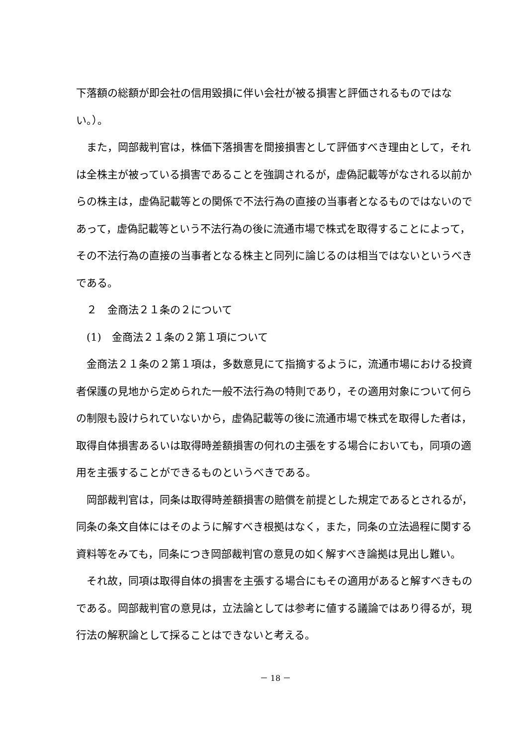下落額の総額が即会社の信用毀損に伴い会社が被る損害と評価されるものではない。）。
また，岡部裁判官は，株価下落損害を間接損害として評価すべき理由として，それは全株主が被っている損害であることを強調されるが，虚偽記載等がなされる以前からの株主は，虚偽記載等との関係で不法行為の直接の当事者となるものではないのであって，虚偽記載等という不法行為の後に流通市場で株式を取得することによって，その不法行為の直接の当事者となる株主と同列に論じるのは相当ではないというべきである。
２　金商法２１条の２について
(1)　金商法２１条の２第１項について
金商法２１条の２第１項は，多数意見にて指摘するように，流通市場における投資者保護の見地から定められた一般不法行為の特則であり，その適用対象について何らの制限も設けられていないから，虚偽記載等の後に流通市場で株式を取得した者は，取得自体損害あるいは取得時差額損害の何れの主張をする場合においても，同項の適用を主張することができるものというべきである。
岡部裁判官は，同条は取得時差額損害の賠償を前提とした規定であるとされるが，同条の条文自体にはそのように解すべき根拠はなく，また，同条の立法過程に関する資料等をみても，同条につき岡部裁判官の意見の如く解すべき論拠は見出し難い。
それ故，同項は取得自体の損害を主張する場合にもその適用があると解すべきものである。岡部裁判官の意見は，立法論としては参考に値する議論ではあり得るが，現行法の解釈論として採ることはできないと考える。
－ 18 －